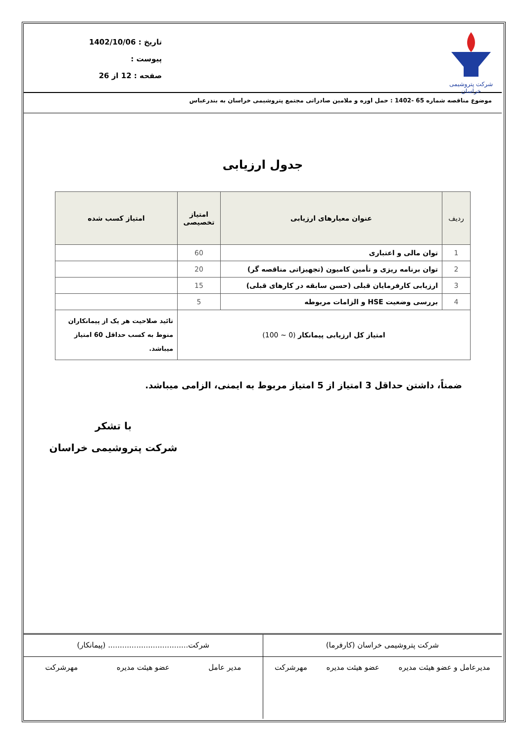شرکت پتروشیمی خراسان
تاریخ : 1402/10/06
پیوست :
صفحه : 12 از 26
موضوع مناقصه شماره 65 -1402 : حمل اوره و ملامین صادراتی مجتمع پتروشیمی خراسان به بندرعباس
جدول ارزیابی
| ردیف | عنوان معیارهای ارزیابی | امتیاز تخصیصی | امتیاز کسب شده |
| --- | --- | --- | --- |
| 1 | توان مالی و اعتباری | 60 | |
| 2 | توان برنامه ریزی و تأمین کامیون (تجهیزاتی مناقصه گر) | 20 | |
| 3 | ارزیابی کارفرمایان قبلی (حسن سابقه در کارهای قبلی) | 15 | |
| 4 | بررسی وضعیت HSE و الزامات مربوطه | 5 | |
| امتیاز کل ارزیابی پیمانکار (0 ~ 100) | | | تائید صلاحیت هر یک از پیمانکاران منوط به کسب حداقل 60 امتیاز میباشد. |
ضمناً، داشتن حداقل 3 امتیاز از 5 امتیاز مربوط به ایمنی، الزامی میباشد.
با تشکر
شرکت پتروشیمی خراسان
شرکت پتروشیمی خراسان (کارفرما)
مدیرعامل و عضو هیئت مدیره عضو هیئت مدیره مهرشرکت
شرکت.................................. (پیمانکار)
مدیر عامل عضو هیئت مدیره مهرشرکت